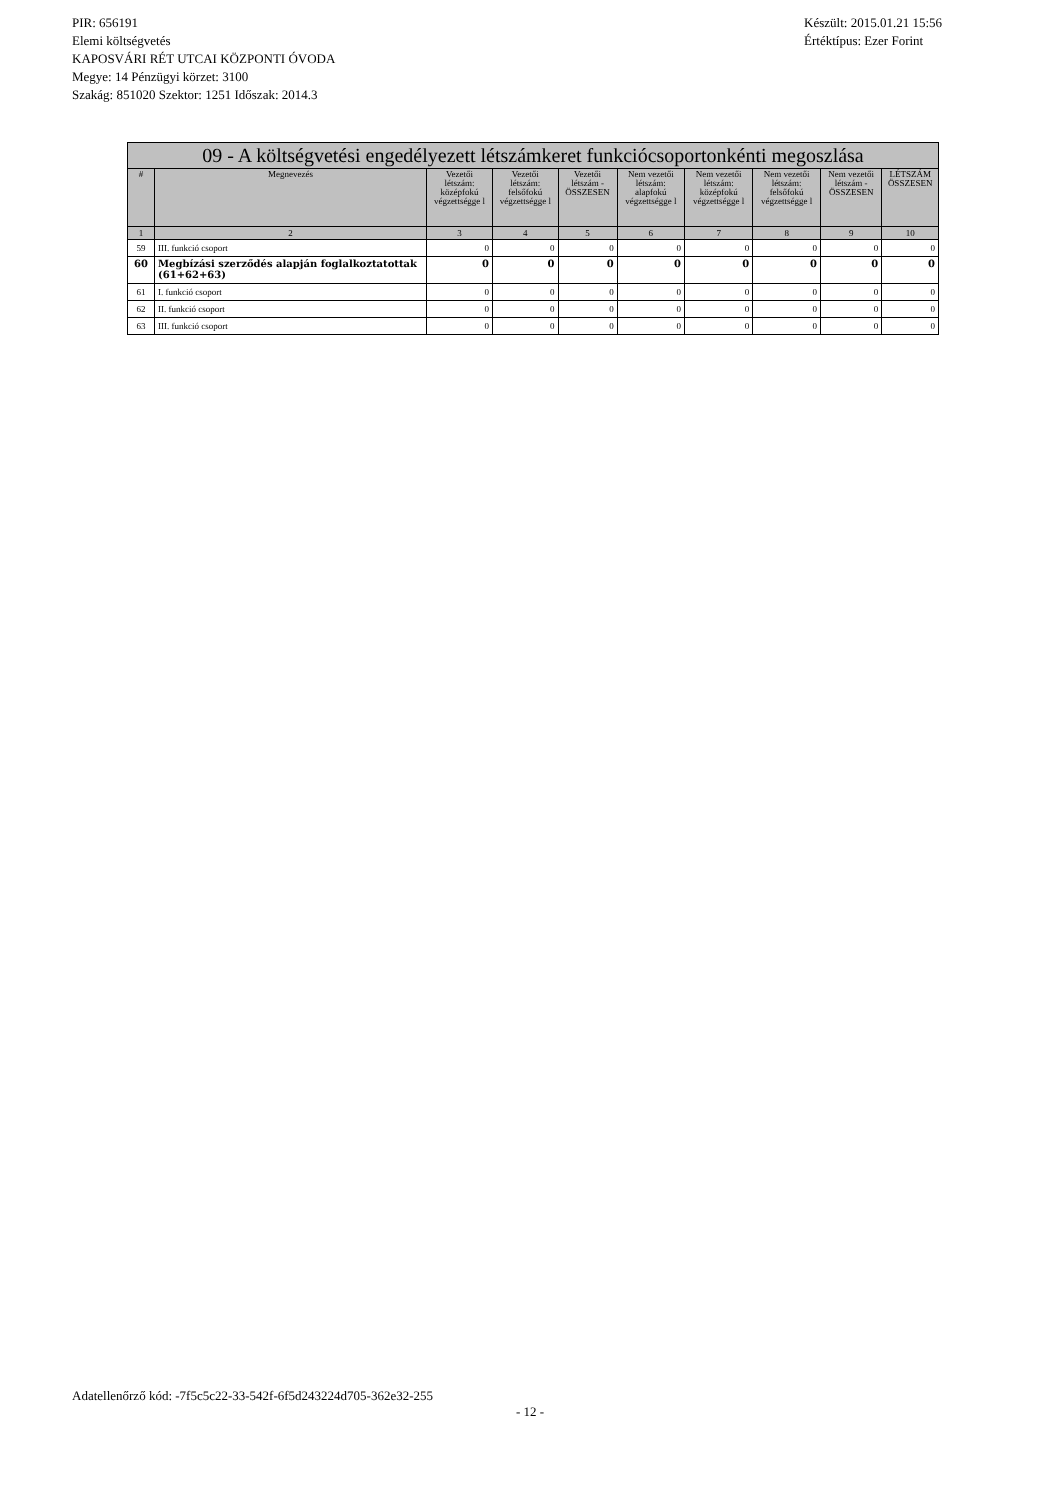PIR: 656191
Elemi költségvetés
KAPOSVÁRI RÉT UTCAI KÖZPONTI ÓVODA
Megye: 14 Pénzügyi körzet: 3100
Szakág: 851020 Szektor: 1251 Időszak: 2014.3
Készült: 2015.01.21 15:56
Értéktípus: Ezer Forint
| 09 - A költségvetési engedélyezett létszámkeret funkciócsoportonkénti megoszlása | | | | | | | | | |
| # | Megnevezés | Vezetői létszám: középfokú végzettségge l | Vezetői létszám: felsőfokú végzettségge l | Vezetői létszám - ÖSSZESEN | Nem vezetői létszám: alapfokú végzettségge l | Nem vezetői létszám: középfokú végzettségge l | Nem vezetői létszám: felsőfokú végzettségge l | Nem vezetői létszám - ÖSSZESEN | LÉTSZÁM ÖSSZESEN |
| 1 | 2 | 3 | 4 | 5 | 6 | 7 | 8 | 9 | 10 |
| 59 | III. funkció csoport | 0 | 0 | 0 | 0 | 0 | 0 | 0 | 0 |
| 60 | Megbízási szerződés alapján foglalkoztatottak (61+62+63) | 0 | 0 | 0 | 0 | 0 | 0 | 0 | 0 |
| 61 | I. funkció csoport | 0 | 0 | 0 | 0 | 0 | 0 | 0 | 0 |
| 62 | II. funkció csoport | 0 | 0 | 0 | 0 | 0 | 0 | 0 | 0 |
| 63 | III. funkció csoport | 0 | 0 | 0 | 0 | 0 | 0 | 0 | 0 |
Adatellenőrző kód: -7f5c5c22-33-542f-6f5d243224d705-362e32-255
- 12 -